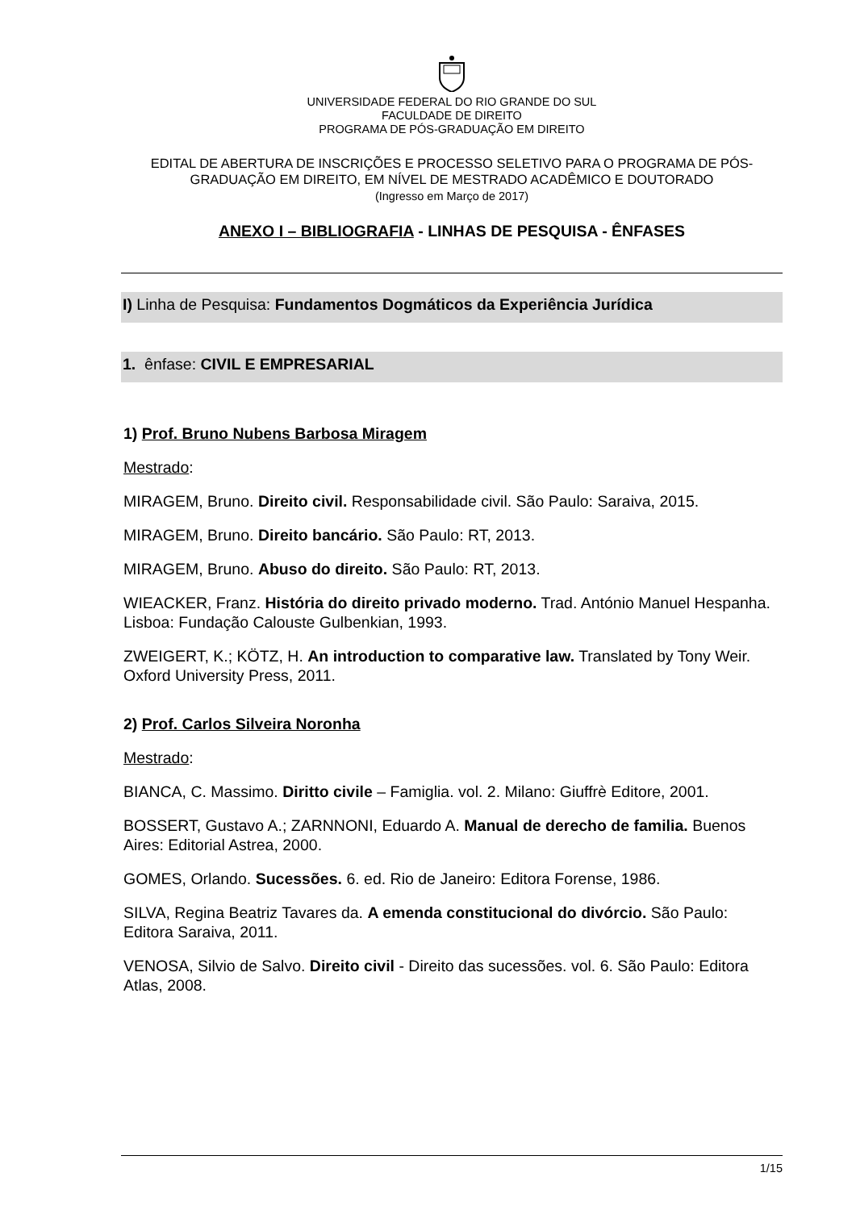UNIVERSIDADE FEDERAL DO RIO GRANDE DO SUL
FACULDADE DE DIREITO
PROGRAMA DE PÓS-GRADUAÇÃO EM DIREITO
EDITAL DE ABERTURA DE INSCRIÇÕES E PROCESSO SELETIVO PARA O PROGRAMA DE PÓS-GRADUAÇÃO EM DIREITO, EM NÍVEL DE MESTRADO ACADÊMICO E DOUTORADO
(Ingresso em Março de 2017)
ANEXO I – BIBLIOGRAFIA - LINHAS DE PESQUISA - ÊNFASES
I) Linha de Pesquisa: Fundamentos Dogmáticos da Experiência Jurídica
1. ênfase: CIVIL E EMPRESARIAL
1) Prof. Bruno Nubens Barbosa Miragem
Mestrado:
MIRAGEM, Bruno. Direito civil. Responsabilidade civil. São Paulo: Saraiva, 2015.
MIRAGEM, Bruno. Direito bancário. São Paulo: RT, 2013.
MIRAGEM, Bruno. Abuso do direito. São Paulo: RT, 2013.
WIEACKER, Franz. História do direito privado moderno. Trad. António Manuel Hespanha. Lisboa: Fundação Calouste Gulbenkian, 1993.
ZWEIGERT, K.; KÖTZ, H. An introduction to comparative law. Translated by Tony Weir. Oxford University Press, 2011.
2) Prof. Carlos Silveira Noronha
Mestrado:
BIANCA, C. Massimo. Diritto civile – Famiglia. vol. 2. Milano: Giuffrè Editore, 2001.
BOSSERT, Gustavo A.; ZARNNONI, Eduardo A. Manual de derecho de familia. Buenos Aires: Editorial Astrea, 2000.
GOMES, Orlando. Sucessões. 6. ed. Rio de Janeiro: Editora Forense, 1986.
SILVA, Regina Beatriz Tavares da. A emenda constitucional do divórcio. São Paulo: Editora Saraiva, 2011.
VENOSA, Silvio de Salvo. Direito civil - Direito das sucessões. vol. 6. São Paulo: Editora Atlas, 2008.
1/15